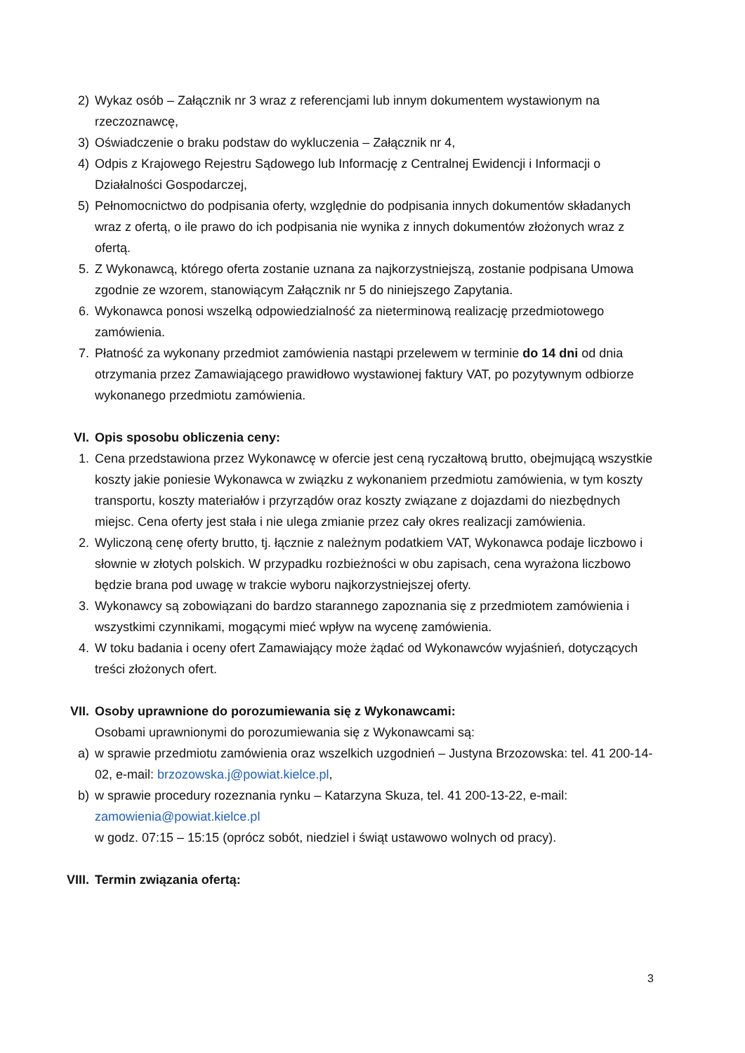2) Wykaz osób – Załącznik nr 3 wraz z referencjami lub innym dokumentem wystawionym na rzeczoznawcę,
3) Oświadczenie o braku podstaw do wykluczenia – Załącznik nr 4,
4) Odpis z Krajowego Rejestru Sądowego lub Informację z Centralnej Ewidencji i Informacji o Działalności Gospodarczej,
5) Pełnomocnictwo do podpisania oferty, względnie do podpisania innych dokumentów składanych wraz z ofertą, o ile prawo do ich podpisania nie wynika z innych dokumentów złożonych wraz z ofertą.
5. Z Wykonawcą, którego oferta zostanie uznana za najkorzystniejszą, zostanie podpisana Umowa zgodnie ze wzorem, stanowiącym Załącznik nr 5 do niniejszego Zapytania.
6. Wykonawca ponosi wszelką odpowiedzialność za nieterminową realizację przedmiotowego zamówienia.
7. Płatność za wykonany przedmiot zamówienia nastąpi przelewem w terminie do 14 dni od dnia otrzymania przez Zamawiającego prawidłowo wystawionej faktury VAT, po pozytywnym odbiorze wykonanego przedmiotu zamówienia.
VI. Opis sposobu obliczenia ceny:
1. Cena przedstawiona przez Wykonawcę w ofercie jest ceną ryczałtową brutto, obejmującą wszystkie koszty jakie poniesie Wykonawca w związku z wykonaniem przedmiotu zamówienia, w tym koszty transportu, koszty materiałów i przyrządów oraz koszty związane z dojazdami do niezbędnych miejsc. Cena oferty jest stała i nie ulega zmianie przez cały okres realizacji zamówienia.
2. Wyliczoną cenę oferty brutto, tj. łącznie z należnym podatkiem VAT, Wykonawca podaje liczbowo i słownie w złotych polskich. W przypadku rozbieżności w obu zapisach, cena wyrażona liczbowo będzie brana pod uwagę w trakcie wyboru najkorzystniejszej oferty.
3. Wykonawcy są zobowiązani do bardzo starannego zapoznania się z przedmiotem zamówienia i wszystkimi czynnikami, mogącymi mieć wpływ na wycenę zamówienia.
4. W toku badania i oceny ofert Zamawiający może żądać od Wykonawców wyjaśnień, dotyczących treści złożonych ofert.
VII. Osoby uprawnione do porozumiewania się z Wykonawcami:
Osobami uprawnionymi do porozumiewania się z Wykonawcami są:
a) w sprawie przedmiotu zamówienia oraz wszelkich uzgodnień – Justyna Brzozowska: tel. 41 200-14-02, e-mail: brzozowska.j@powiat.kielce.pl,
b) w sprawie procedury rozeznania rynku – Katarzyna Skuza, tel. 41 200-13-22, e-mail: zamowienia@powiat.kielce.pl
w godz. 07:15 – 15:15 (oprócz sobót, niedziel i świąt ustawowo wolnych od pracy).
VIII. Termin związania ofertą:
3